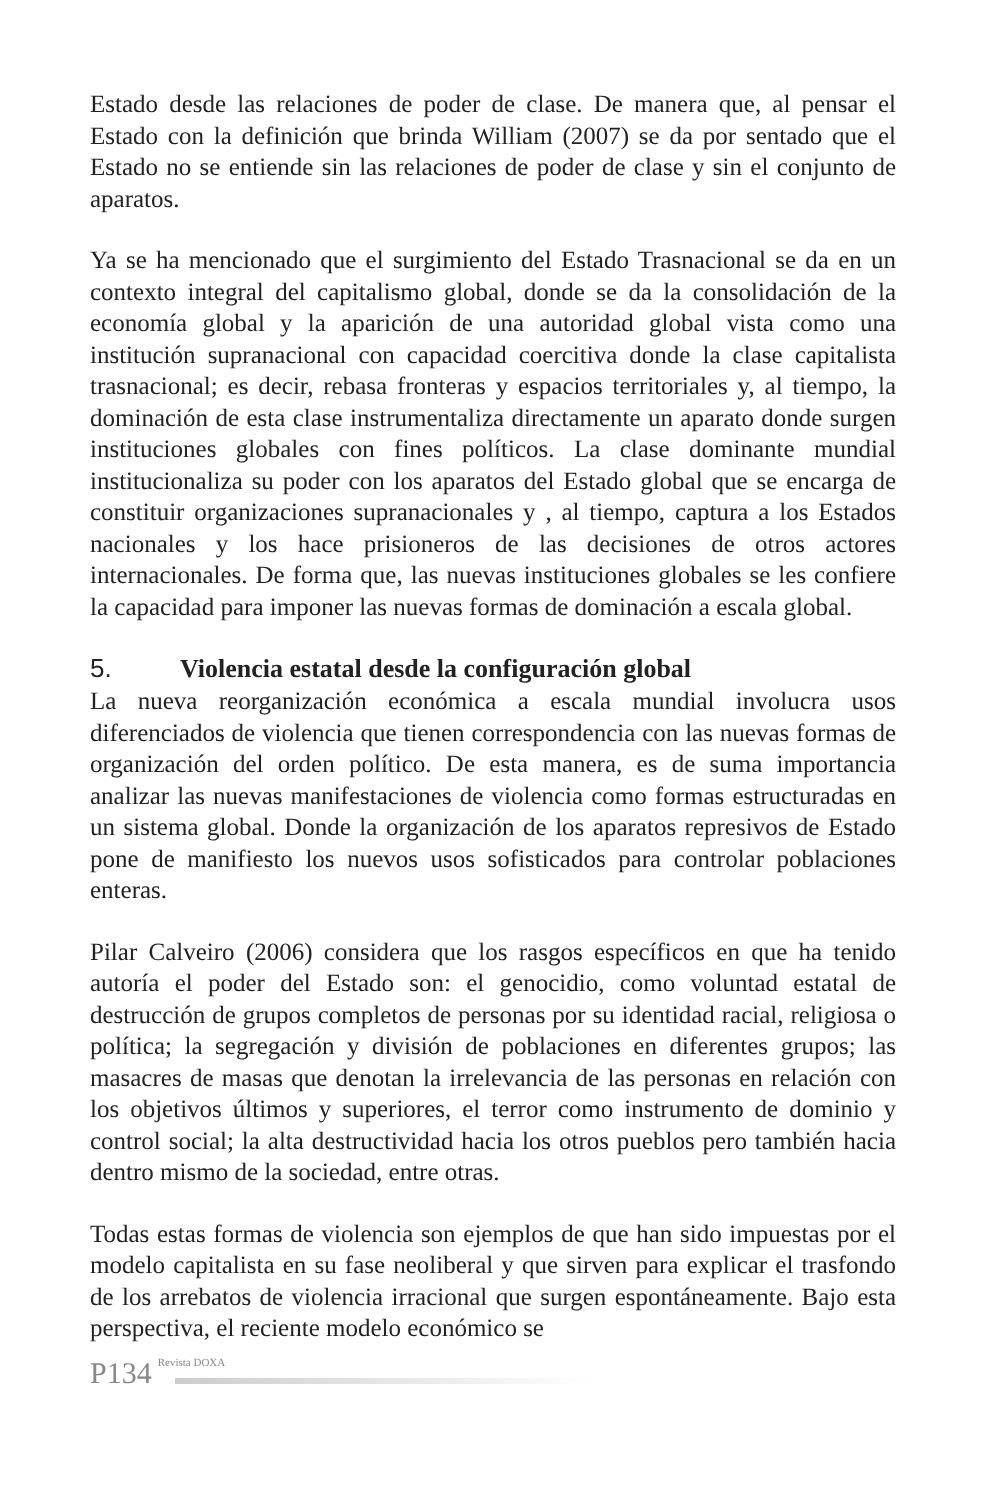Estado desde las relaciones de poder de clase. De manera que, al pensar el Estado con la definición que brinda William (2007) se da por sentado que el Estado no se entiende sin las relaciones de poder de clase y sin el conjunto de aparatos.
Ya se ha mencionado que el surgimiento del Estado Trasnacional se da en un contexto integral del capitalismo global, donde se da la consolidación de la economía global y la aparición de una autoridad global vista como una institución supranacional con capacidad coercitiva donde la clase capitalista trasnacional; es decir, rebasa fronteras y espacios territoriales y, al tiempo, la dominación de esta clase instrumentaliza directamente un aparato donde surgen instituciones globales con fines políticos. La clase dominante mundial institucionaliza su poder con los aparatos del Estado global que se encarga de constituir organizaciones supranacionales y , al tiempo, captura a los Estados nacionales y los hace prisioneros de las decisiones de otros actores internacionales. De forma que, las nuevas instituciones globales se les confiere la capacidad para imponer las nuevas formas de dominación a escala global.
5. Violencia estatal desde la configuración global
La nueva reorganización económica a escala mundial involucra usos diferenciados de violencia que tienen correspondencia con las nuevas formas de organización del orden político. De esta manera, es de suma importancia analizar las nuevas manifestaciones de violencia como formas estructuradas en un sistema global. Donde la organización de los aparatos represivos de Estado pone de manifiesto los nuevos usos sofisticados para controlar poblaciones enteras.
Pilar Calveiro (2006) considera que los rasgos específicos en que ha tenido autoría el poder del Estado son: el genocidio, como voluntad estatal de destrucción de grupos completos de personas por su identidad racial, religiosa o política; la segregación y división de poblaciones en diferentes grupos; las masacres de masas que denotan la irrelevancia de las personas en relación con los objetivos últimos y superiores, el terror como instrumento de dominio y control social; la alta destructividad hacia los otros pueblos pero también hacia dentro mismo de la sociedad, entre otras.
Todas estas formas de violencia son ejemplos de que han sido impuestas por el modelo capitalista en su fase neoliberal y que sirven para explicar el trasfondo de los arrebatos de violencia irracional que surgen espontáneamente. Bajo esta perspectiva, el reciente modelo económico se
P134 Revista DOXA